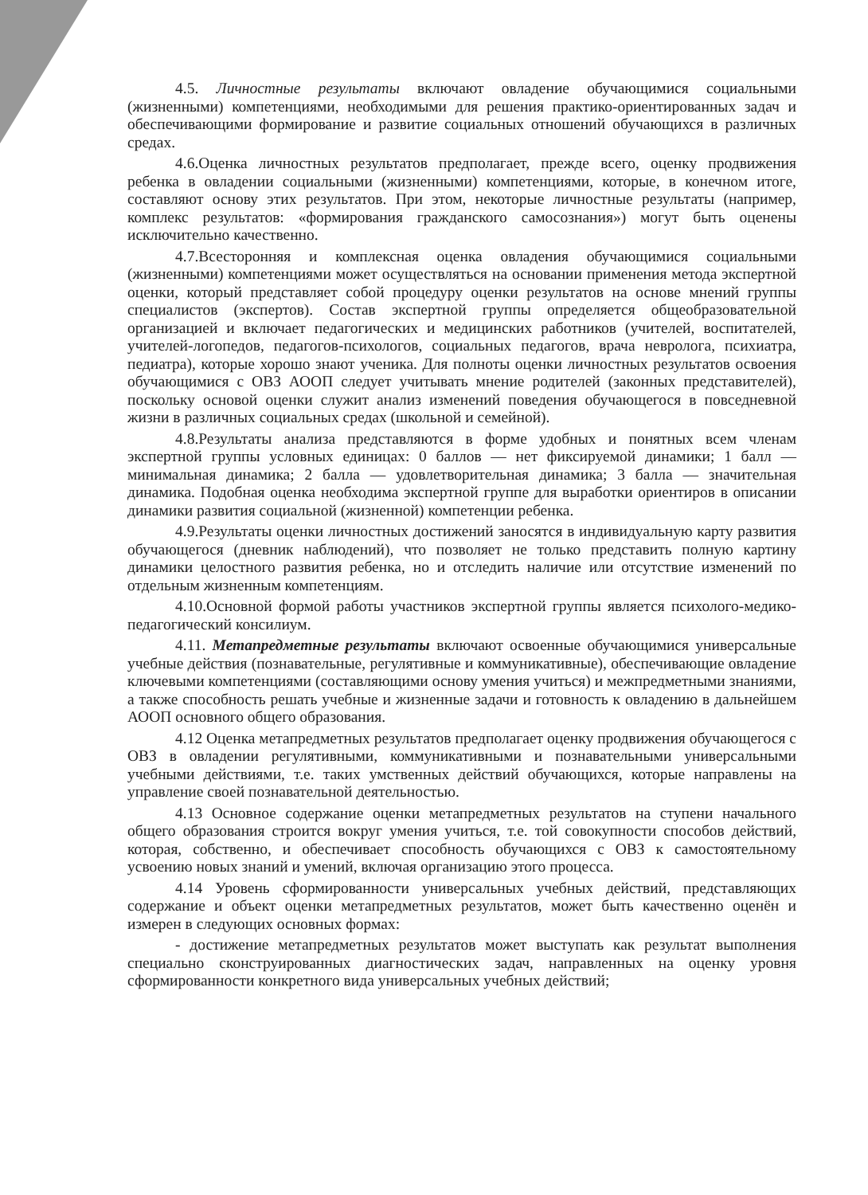4.5. Личностные результаты включают овладение обучающимися социальными (жизненными) компетенциями, необходимыми для решения практико-ориентированных задач и обеспечивающими формирование и развитие социальных отношений обучающихся в различных средах.
4.6.Оценка личностных результатов предполагает, прежде всего, оценку продвижения ребенка в овладении социальными (жизненными) компетенциями, которые, в конечном итоге, составляют основу этих результатов. При этом, некоторые личностные результаты (например, комплекс результатов: «формирования гражданского самосознания») могут быть оценены исключительно качественно.
4.7.Всесторонняя и комплексная оценка овладения обучающимися социальными (жизненными) компетенциями может осуществляться на основании применения метода экспертной оценки, который представляет собой процедуру оценки результатов на основе мнений группы специалистов (экспертов). Состав экспертной группы определяется общеобразовательной организацией и включает педагогических и медицинских работников (учителей, воспитателей, учителей-логопедов, педагогов-психологов, социальных педагогов, врача невролога, психиатра, педиатра), которые хорошо знают ученика. Для полноты оценки личностных результатов освоения обучающимися с ОВЗ АООП следует учитывать мнение родителей (законных представителей), поскольку основой оценки служит анализ изменений поведения обучающегося в повседневной жизни в различных социальных средах (школьной и семейной).
4.8.Результаты анализа представляются в форме удобных и понятных всем членам экспертной группы условных единицах: 0 баллов — нет фиксируемой динамики; 1 балл — минимальная динамика; 2 балла — удовлетворительная динамика; 3 балла — значительная динамика. Подобная оценка необходима экспертной группе для выработки ориентиров в описании динамики развития социальной (жизненной) компетенции ребенка.
4.9.Результаты оценки личностных достижений заносятся в индивидуальную карту развития обучающегося (дневник наблюдений), что позволяет не только представить полную картину динамики целостного развития ребенка, но и отследить наличие или отсутствие изменений по отдельным жизненным компетенциям.
4.10.Основной формой работы участников экспертной группы является психолого-медико-педагогический консилиум.
4.11. Метапредметные результаты включают освоенные обучающимися универсальные учебные действия (познавательные, регулятивные и коммуникативные), обеспечивающие овладение ключевыми компетенциями (составляющими основу умения учиться) и межпредметными знаниями, а также способность решать учебные и жизненные задачи и готовность к овладению в дальнейшем АООП основного общего образования.
4.12 Оценка метапредметных результатов предполагает оценку продвижения обучающегося с ОВЗ в овладении регулятивными, коммуникативными и познавательными универсальными учебными действиями, т.е. таких умственных действий обучающихся, которые направлены на управление своей познавательной деятельностью.
4.13 Основное содержание оценки метапредметных результатов на ступени начального общего образования строится вокруг умения учиться, т.е. той совокупности способов действий, которая, собственно, и обеспечивает способность обучающихся с ОВЗ к самостоятельному усвоению новых знаний и умений, включая организацию этого процесса.
4.14 Уровень сформированности универсальных учебных действий, представляющих содержание и объект оценки метапредметных результатов, может быть качественно оценён и измерен в следующих основных формах:
- достижение метапредметных результатов может выступать как результат выполнения специально сконструированных диагностических задач, направленных на оценку уровня сформированности конкретного вида универсальных учебных действий;